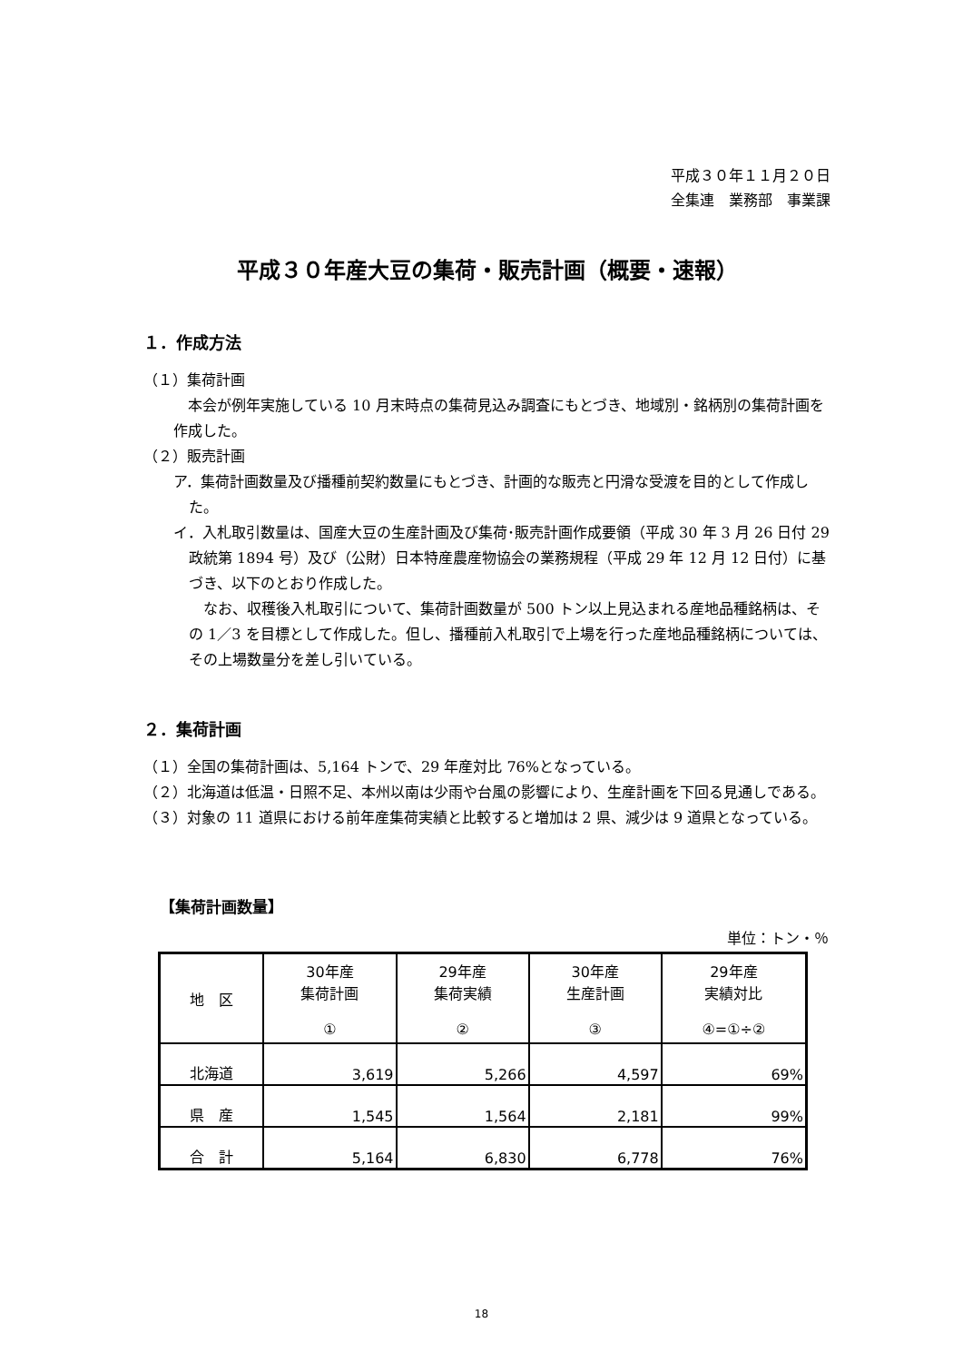平成３０年１１月２０日
全集連　業務部　事業課
平成３０年産大豆の集荷・販売計画（概要・速報）
１．作成方法
（１）集荷計画
　本会が例年実施している 10 月末時点の集荷見込み調査にもとづき、地域別・銘柄別の集荷計画を作成した。
（２）販売計画
ア．集荷計画数量及び播種前契約数量にもとづき、計画的な販売と円滑な受渡を目的として作成した。
イ．入札取引数量は、国産大豆の生産計画及び集荷･販売計画作成要領（平成 30 年 3 月 26 日付 29 政統第 1894 号）及び（公財）日本特産農産物協会の業務規程（平成 29 年 12 月 12 日付）に基づき、以下のとおり作成した。
　なお、収穫後入札取引について、集荷計画数量が 500 トン以上見込まれる産地品種銘柄は、その 1／3 を目標として作成した。但し、播種前入札取引で上場を行った産地品種銘柄については、その上場数量分を差し引いている。
２．集荷計画
（１）全国の集荷計画は、5,164 トンで、29 年産対比 76%となっている。
（２）北海道は低温・日照不足、本州以南は少雨や台風の影響により、生産計画を下回る見通しである。
（３）対象の 11 道県における前年産集荷実績と比較すると増加は 2 県、減少は 9 道県となっている。
【集荷計画数量】
単位：トン・％
| 地 区 | 30年産 集荷計画 ① | 29年産 集荷実績 ② | 30年産 生産計画 ③ | 29年産 実績対比 ④=①÷② |
| --- | --- | --- | --- | --- |
| 北海道 | 3,619 | 5,266 | 4,597 | 69% |
| 県 産 | 1,545 | 1,564 | 2,181 | 99% |
| 合 計 | 5,164 | 6,830 | 6,778 | 76% |
18